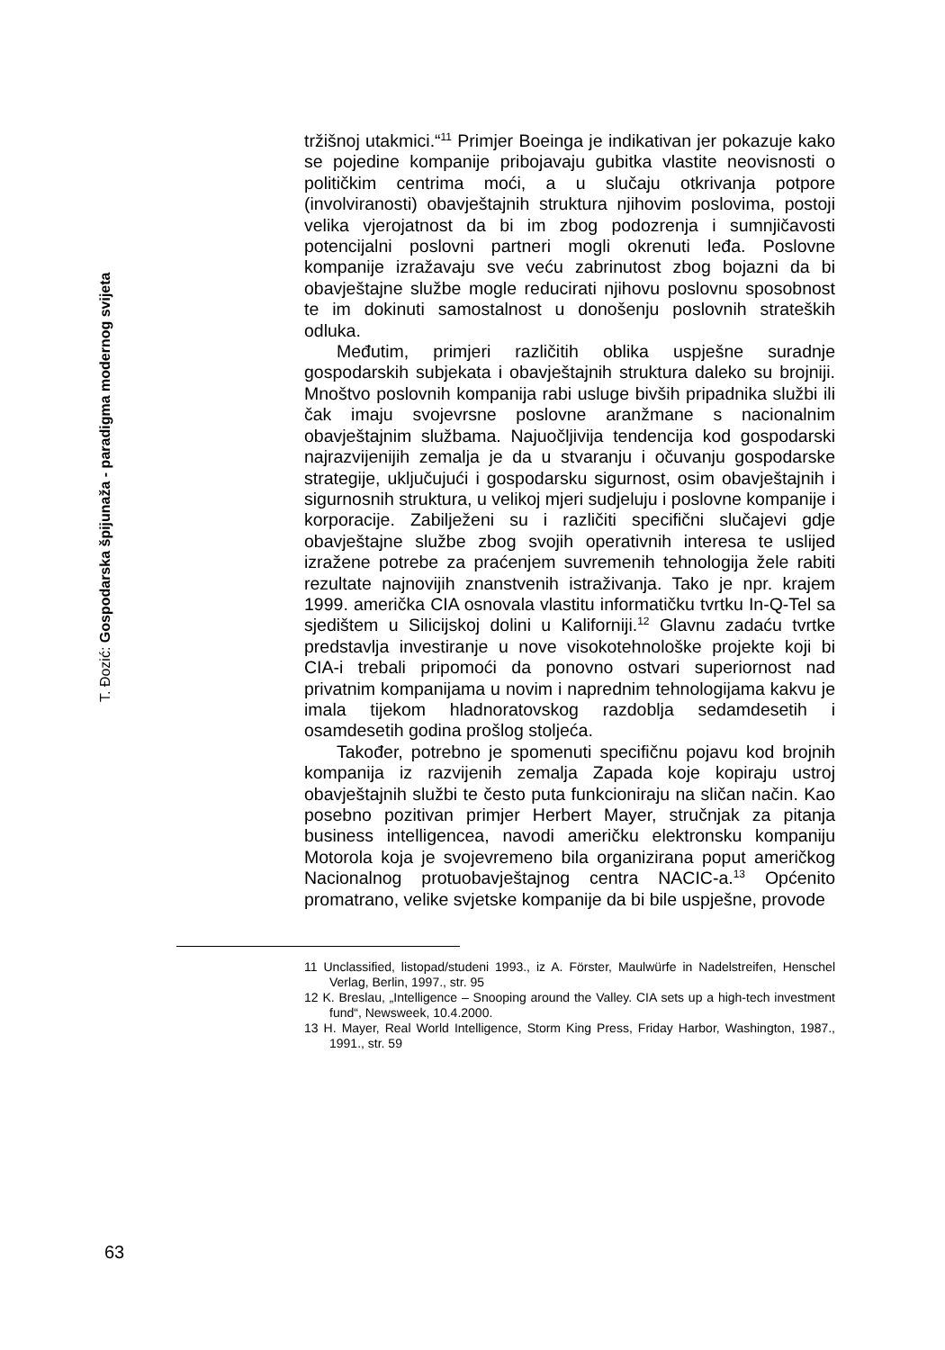T. Đozić: Gospodarska špijunaža - paradigma modernog svijeta
tržišnoj utakmici.“<sup>11</sup> Primjer Boeinga je indikativan jer pokazuje kako se pojedine kompanije pribojavaju gubitka vlastite neovisnosti o političkim centrima moći, a u slučaju otkrivanja potpore (involviranosti) obavještajnih struktura njihovim poslovima, postoji velika vjerojatnost da bi im zbog podozrenja i sumnjičavosti potencijalni poslovni partneri mogli okrenuti leđa. Poslovne kompanije izražavaju sve veću zabrinutost zbog bojazni da bi obavještajne službe mogle reducirati njihovu poslovnu sposobnost te im dokinuti samostalnost u donošenju poslovnih strateških odluka.
Međutim, primjeri različitih oblika uspješne suradnje gospodarskih subjekata i obavještajnih struktura daleko su brojniji. Mnoštvo poslovnih kompanija rabi usluge bivših pripadnika službi ili čak imaju svojevrsne poslovne aranžmane s nacionalnim obavještajnim službama. Najuočljivija tendencija kod gospodarski najrazvijenijih zemalja je da u stvaranju i očuvanju gospodarske strategije, uključujući i gospodarsku sigurnost, osim obavještajnih i sigurnosnih struktura, u velikoj mjeri sudjeluju i poslovne kompanije i korporacije. Zabilježeni su i različiti specifični slučajevi gdje obavještajne službe zbog svojih operativnih interesa te uslijed izražene potrebe za praćenjem suvremenih tehnologija žele rabiti rezultate najnovijih znanstvenih istraživanja. Tako je npr. krajem 1999. američka CIA osnovala vlastitu informatičku tvrtku In-Q-Tel sa sjedištem u Silicijskoj dolini u Kaliforniji.<sup>12</sup> Glavnu zadaću tvrtke predstavlja investiranje u nove visokotehnološke projekte koji bi CIA-i trebali pripomoći da ponovno ostvari superiornost nad privatnim kompanijama u novim i naprednim tehnologijama kakvu je imala tijekom hladnoratovskog razdoblja sedamdesetih i osamdesetih godina prošlog stoljeća.
Također, potrebno je spomenuti specifičnu pojavu kod brojnih kompanija iz razvijenih zemalja Zapada koje kopiraju ustroj obavještajnih službi te često puta funkcioniraju na sličan način. Kao posebno pozitivan primjer Herbert Mayer, stručnjak za pitanja business intelligencea, navodi američku elektronsku kompaniju Motorola koja je svojevremeno bila organizirana poput američkog Nacionalnog protuobavještajnog centra NACIC-a.<sup>13</sup> Općenito promatrano, velike svjetske kompanije da bi bile uspješne, provode
11 Unclassified, listopad/studeni 1993., iz A. Förster, Maulwürfe in Nadelstreifen, Henschel Verlag, Berlin, 1997., str. 95
12 K. Breslau, „Intelligence – Snooping around the Valley. CIA sets up a high-tech investment fund“, Newsweek, 10.4.2000.
13 H. Mayer, Real World Intelligence, Storm King Press, Friday Harbor, Washington, 1987., 1991., str. 59
63